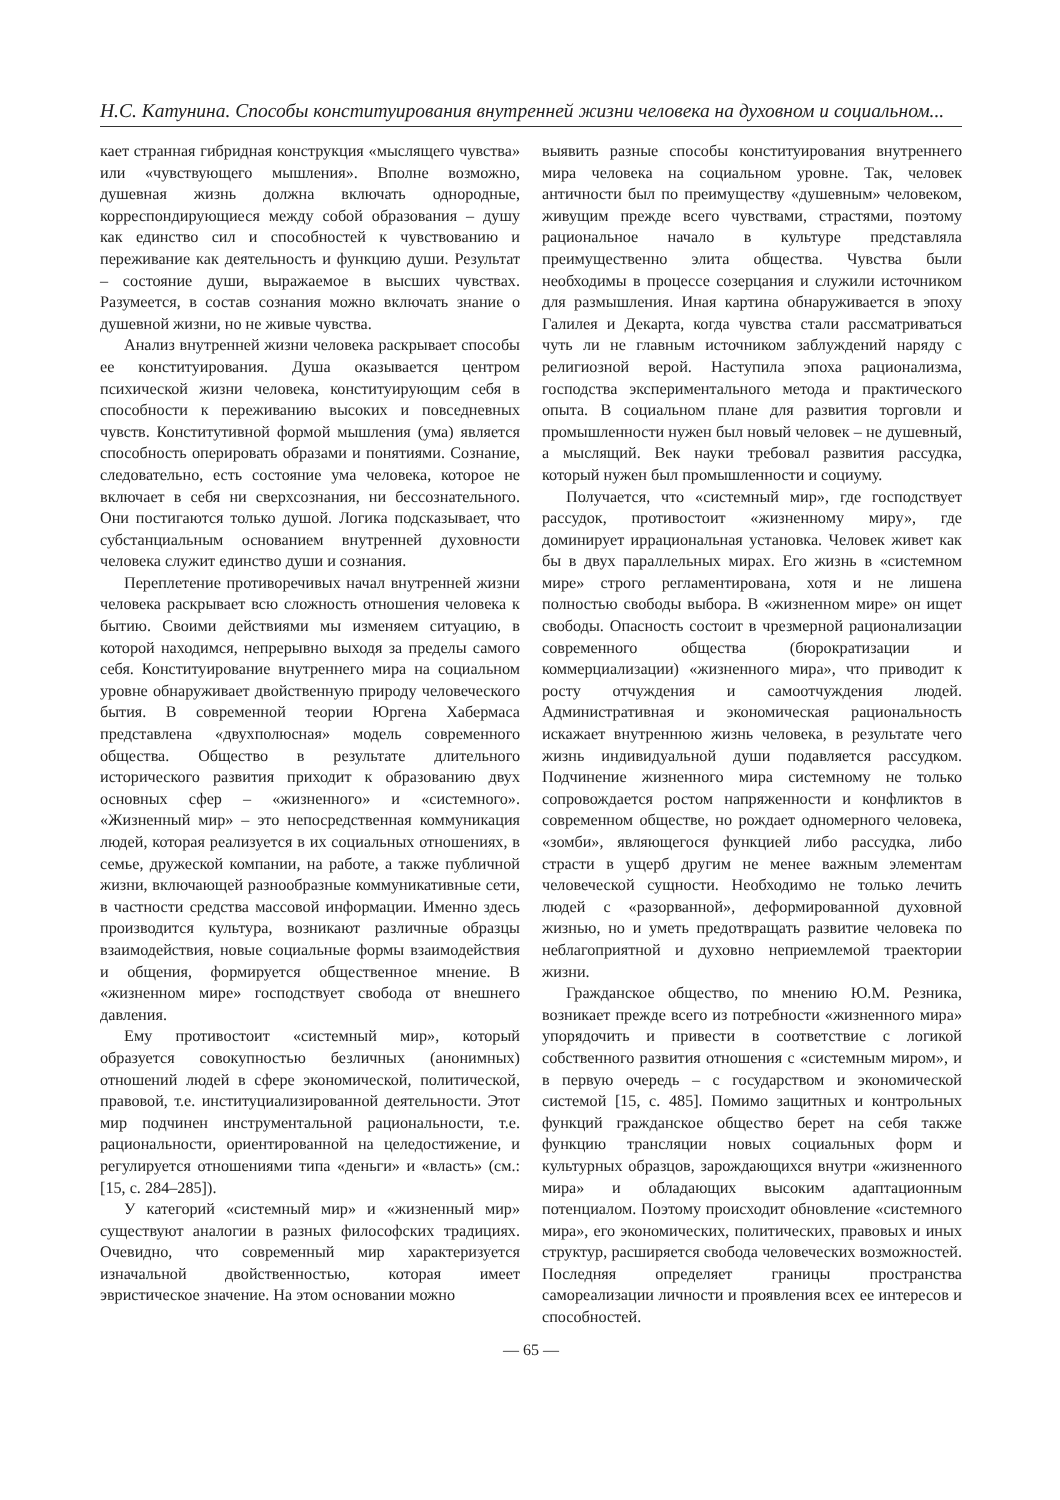Н.С. Катунина. Способы конституирования внутренней жизни человека на духовном и социальном...
кает странная гибридная конструкция «мыслящего чувства» или «чувствующего мышления». Вполне возможно, душевная жизнь должна включать однородные, корреспондирующиеся между собой образования – душу как единство сил и способностей к чувствованию и переживание как деятельность и функцию души. Результат – состояние души, выражаемое в высших чувствах. Разумеется, в состав сознания можно включать знание о душевной жизни, но не живые чувства.
Анализ внутренней жизни человека раскрывает способы ее конституирования. Душа оказывается центром психической жизни человека, конституирующим себя в способности к переживанию высоких и повседневных чувств. Конститутивной формой мышления (ума) является способность оперировать образами и понятиями. Сознание, следовательно, есть состояние ума человека, которое не включает в себя ни сверхсознания, ни бессознательного. Они постигаются только душой. Логика подсказывает, что субстанциальным основанием внутренней духовности человека служит единство души и сознания.
Переплетение противоречивых начал внутренней жизни человека раскрывает всю сложность отношения человека к бытию. Своими действиями мы изменяем ситуацию, в которой находимся, непрерывно выходя за пределы самого себя. Конституирование внутреннего мира на социальном уровне обнаруживает двойственную природу человеческого бытия. В современной теории Юргена Хабермаса представлена «двухполюсная» модель современного общества. Общество в результате длительного исторического развития приходит к образованию двух основных сфер – «жизненного» и «системного». «Жизненный мир» – это непосредственная коммуникация людей, которая реализуется в их социальных отношениях, в семье, дружеской компании, на работе, а также публичной жизни, включающей разнообразные коммуникативные сети, в частности средства массовой информации. Именно здесь производится культура, возникают различные образцы взаимодействия, новые социальные формы взаимодействия и общения, формируется общественное мнение. В «жизненном мире» господствует свобода от внешнего давления.
Ему противостоит «системный мир», который образуется совокупностью безличных (анонимных) отношений людей в сфере экономической, политической, правовой, т.е. институциализированной деятельности. Этот мир подчинен инструментальной рациональности, т.е. рациональности, ориентированной на целедостижение, и регулируется отношениями типа «деньги» и «власть» (см.: [15, с. 284–285]).
У категорий «системный мир» и «жизненный мир» существуют аналогии в разных философских традициях. Очевидно, что современный мир характеризуется изначальной двойственностью, которая имеет эвристическое значение. На этом основании можно
выявить разные способы конституирования внутреннего мира человека на социальном уровне. Так, человек античности был по преимуществу «душевным» человеком, живущим прежде всего чувствами, страстями, поэтому рациональное начало в культуре представляла преимущественно элита общества. Чувства были необходимы в процессе созерцания и служили источником для размышления. Иная картина обнаруживается в эпоху Галилея и Декарта, когда чувства стали рассматриваться чуть ли не главным источником заблуждений наряду с религиозной верой. Наступила эпоха рационализма, господства экспериментального метода и практического опыта. В социальном плане для развития торговли и промышленности нужен был новый человек – не душевный, а мыслящий. Век науки требовал развития рассудка, который нужен был промышленности и социуму.
Получается, что «системный мир», где господствует рассудок, противостоит «жизненному миру», где доминирует иррациональная установка. Человек живет как бы в двух параллельных мирах. Его жизнь в «системном мире» строго регламентирована, хотя и не лишена полностью свободы выбора. В «жизненном мире» он ищет свободы. Опасность состоит в чрезмерной рационализации современного общества (бюрократизации и коммерциализации) «жизненного мира», что приводит к росту отчуждения и самоотчуждения людей. Административная и экономическая рациональность искажает внутреннюю жизнь человека, в результате чего жизнь индивидуальной души подавляется рассудком. Подчинение жизненного мира системному не только сопровождается ростом напряженности и конфликтов в современном обществе, но рождает одномерного человека, «зомби», являющегося функцией либо рассудка, либо страсти в ущерб другим не менее важным элементам человеческой сущности. Необходимо не только лечить людей с «разорванной», деформированной духовной жизнью, но и уметь предотвращать развитие человека по неблагоприятной и духовно неприемлемой траектории жизни.
Гражданское общество, по мнению Ю.М. Резника, возникает прежде всего из потребности «жизненного мира» упорядочить и привести в соответствие с логикой собственного развития отношения с «системным миром», и в первую очередь – с государством и экономической системой [15, с. 485]. Помимо защитных и контрольных функций гражданское общество берет на себя также функцию трансляции новых социальных форм и культурных образцов, зарождающихся внутри «жизненного мира» и обладающих высоким адаптационным потенциалом. Поэтому происходит обновление «системного мира», его экономических, политических, правовых и иных структур, расширяется свобода человеческих возможностей. Последняя определяет границы пространства самореализации личности и проявления всех ее интересов и способностей.
— 65 —